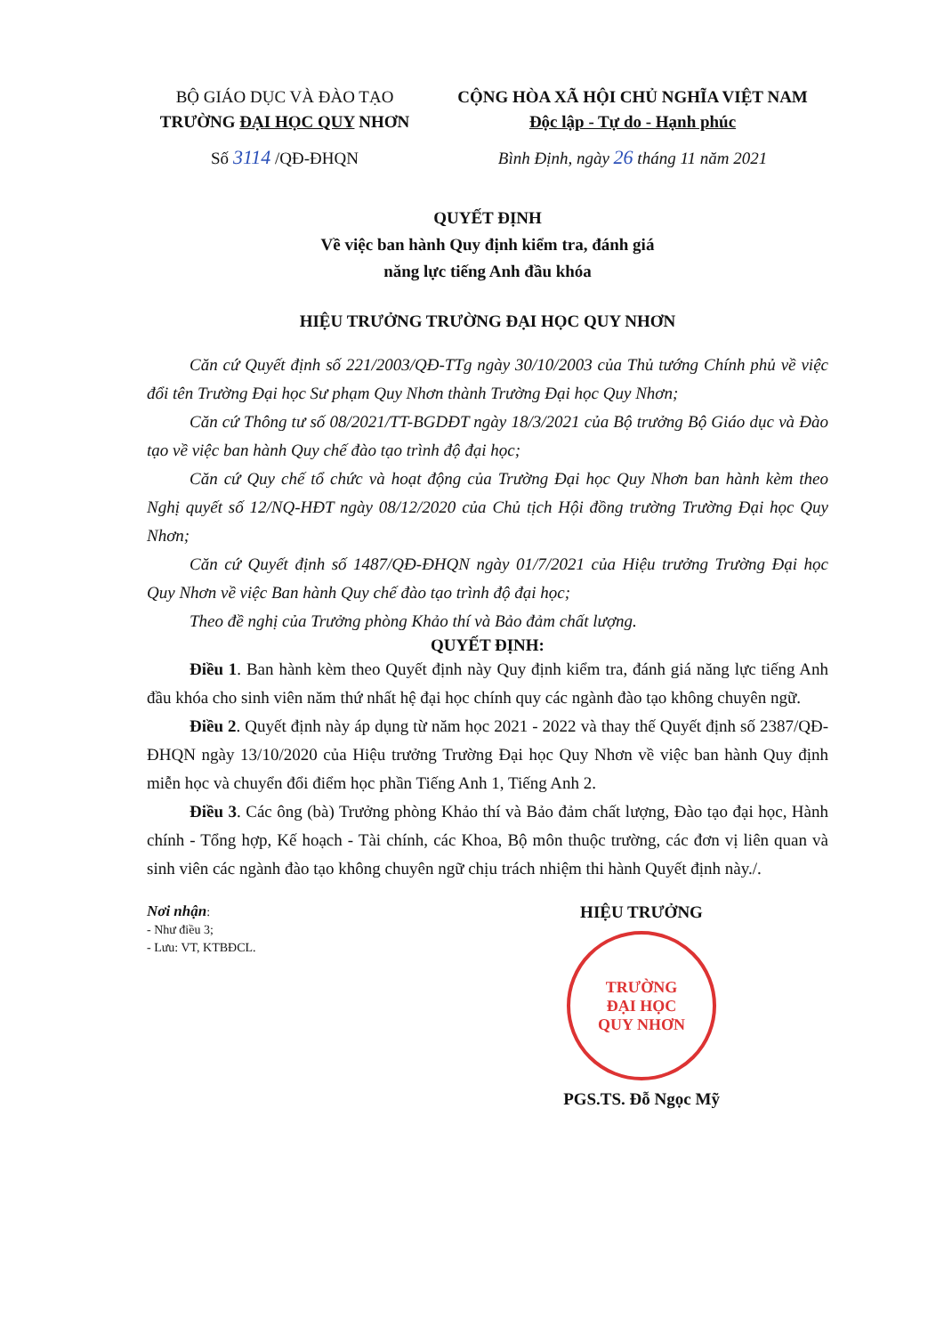BỘ GIÁO DỤC VÀ ĐÀO TẠO
TRƯỜNG ĐẠI HỌC QUY NHƠN
Số 3114 /QĐ-ĐHQN
CỘNG HÒA XÃ HỘI CHỦ NGHĨA VIỆT NAM
Độc lập - Tự do - Hạnh phúc
Bình Định, ngày 26 tháng 11 năm 2021
QUYẾT ĐỊNH
Về việc ban hành Quy định kiểm tra, đánh giá
năng lực tiếng Anh đầu khóa
HIỆU TRƯỞNG TRƯỜNG ĐẠI HỌC QUY NHƠN
Căn cứ Quyết định số 221/2003/QĐ-TTg ngày 30/10/2003 của Thủ tướng Chính phủ về việc đổi tên Trường Đại học Sư phạm Quy Nhơn thành Trường Đại học Quy Nhơn;
Căn cứ Thông tư số 08/2021/TT-BGDĐT ngày 18/3/2021 của Bộ trưởng Bộ Giáo dục và Đào tạo về việc ban hành Quy chế đào tạo trình độ đại học;
Căn cứ Quy chế tổ chức và hoạt động của Trường Đại học Quy Nhơn ban hành kèm theo Nghị quyết số 12/NQ-HĐT ngày 08/12/2020 của Chủ tịch Hội đồng trường Trường Đại học Quy Nhơn;
Căn cứ Quyết định số 1487/QĐ-ĐHQN ngày 01/7/2021 của Hiệu trưởng Trường Đại học Quy Nhơn về việc Ban hành Quy chế đào tạo trình độ đại học;
Theo đề nghị của Trưởng phòng Khảo thí và Bảo đảm chất lượng.
QUYẾT ĐỊNH:
Điều 1. Ban hành kèm theo Quyết định này Quy định kiểm tra, đánh giá năng lực tiếng Anh đầu khóa cho sinh viên năm thứ nhất hệ đại học chính quy các ngành đào tạo không chuyên ngữ.
Điều 2. Quyết định này áp dụng từ năm học 2021 - 2022 và thay thế Quyết định số 2387/QĐ-ĐHQN ngày 13/10/2020 của Hiệu trưởng Trường Đại học Quy Nhơn về việc ban hành Quy định miễn học và chuyển đổi điểm học phần Tiếng Anh 1, Tiếng Anh 2.
Điều 3. Các ông (bà) Trưởng phòng Khảo thí và Bảo đảm chất lượng, Đào tạo đại học, Hành chính - Tổng hợp, Kế hoạch - Tài chính, các Khoa, Bộ môn thuộc trường, các đơn vị liên quan và sinh viên các ngành đào tạo không chuyên ngữ chịu trách nhiệm thi hành Quyết định này./.
Nơi nhận:
- Như điều 3;
- Lưu: VT, KTBĐCL.
HIỆU TRƯỞNG
TRƯỜNG
ĐẠI HỌC
QUY NHƠN
PGS.TS. Đỗ Ngọc Mỹ